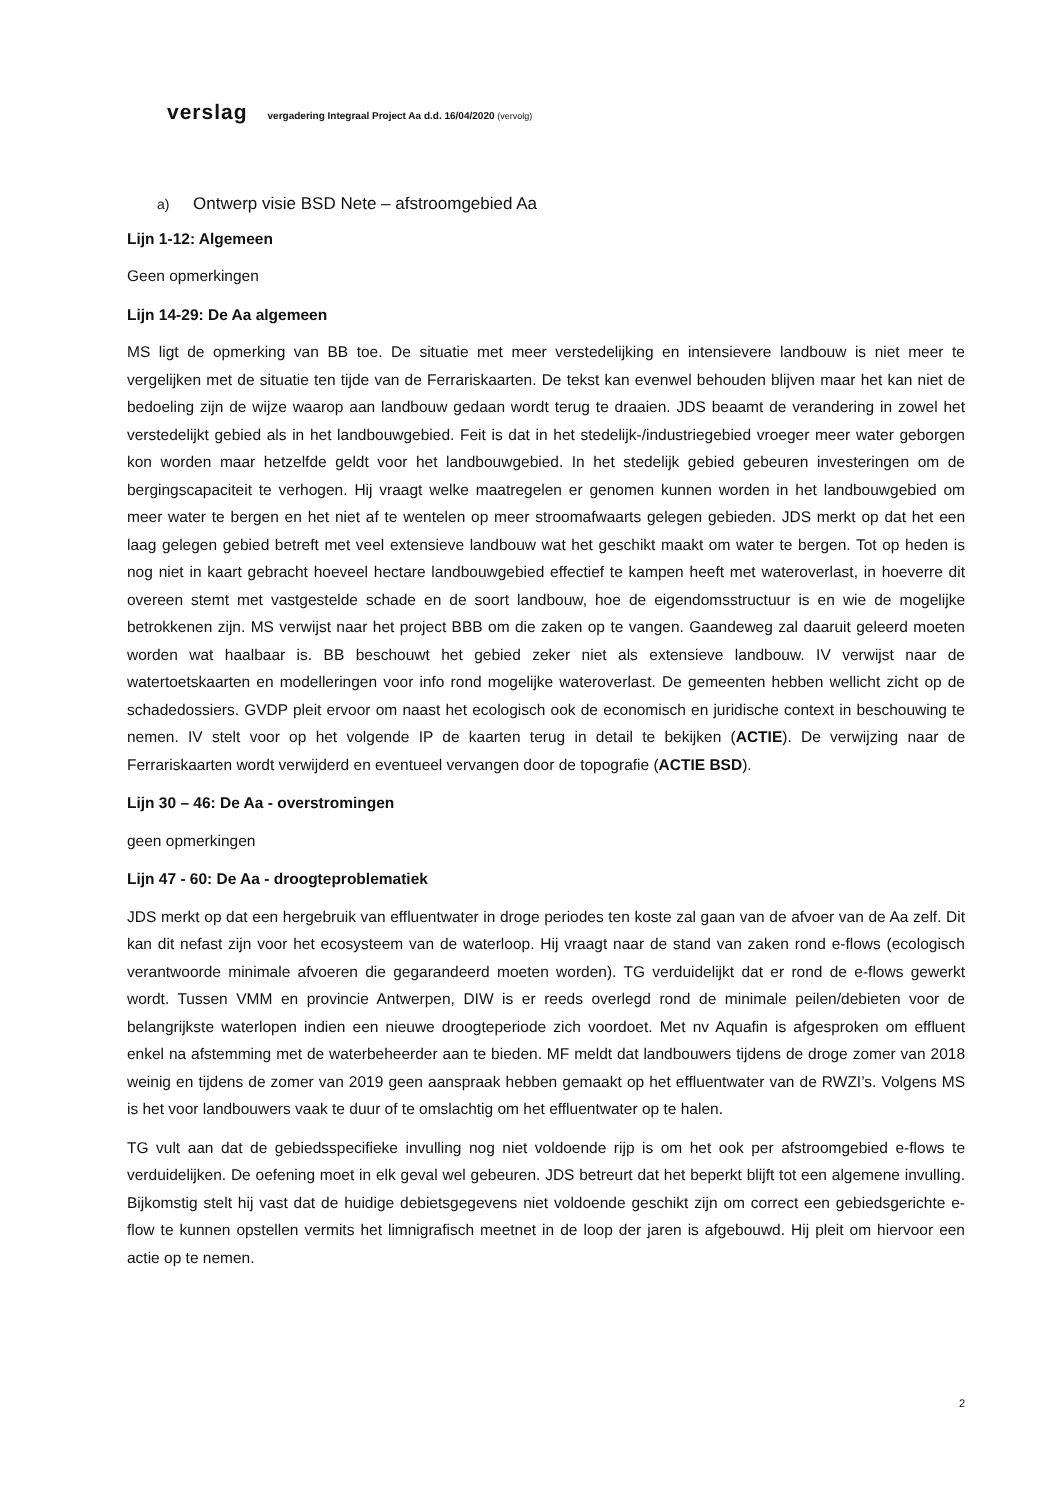verslag vergadering Integraal Project Aa d.d. 16/04/2020 (vervolg)
a) Ontwerp visie BSD Nete – afstroomgebied Aa
Lijn 1-12: Algemeen
Geen opmerkingen
Lijn 14-29: De Aa algemeen
MS ligt de opmerking van BB toe. De situatie met meer verstedelijking en intensievere landbouw is niet meer te vergelijken met de situatie ten tijde van de Ferrariskaarten. De tekst kan evenwel behouden blijven maar het kan niet de bedoeling zijn de wijze waarop aan landbouw gedaan wordt terug te draaien. JDS beaamt de verandering in zowel het verstedelijkt gebied als in het landbouwgebied. Feit is dat in het stedelijk-/industriegebied vroeger meer water geborgen kon worden maar hetzelfde geldt voor het landbouwgebied. In het stedelijk gebied gebeuren investeringen om de bergingscapaciteit te verhogen. Hij vraagt welke maatregelen er genomen kunnen worden in het landbouwgebied om meer water te bergen en het niet af te wentelen op meer stroomafwaarts gelegen gebieden. JDS merkt op dat het een laag gelegen gebied betreft met veel extensieve landbouw wat het geschikt maakt om water te bergen. Tot op heden is nog niet in kaart gebracht hoeveel hectare landbouwgebied effectief te kampen heeft met wateroverlast, in hoeverre dit overeen stemt met vastgestelde schade en de soort landbouw, hoe de eigendomsstructuur is en wie de mogelijke betrokkenen zijn. MS verwijst naar het project BBB om die zaken op te vangen. Gaandeweg zal daaruit geleerd moeten worden wat haalbaar is. BB beschouwt het gebied zeker niet als extensieve landbouw. IV verwijst naar de watertoetskaarten en modelleringen voor info rond mogelijke wateroverlast. De gemeenten hebben wellicht zicht op de schadedossiers. GVDP pleit ervoor om naast het ecologisch ook de economisch en juridische context in beschouwing te nemen. IV stelt voor op het volgende IP de kaarten terug in detail te bekijken (ACTIE). De verwijzing naar de Ferrariskaarten wordt verwijderd en eventueel vervangen door de topografie (ACTIE BSD).
Lijn 30 – 46: De Aa - overstromingen
geen opmerkingen
Lijn 47 - 60: De Aa - droogteproblematiek
JDS merkt op dat een hergebruik van effluentwater in droge periodes ten koste zal gaan van de afvoer van de Aa zelf. Dit kan dit nefast zijn voor het ecosysteem van de waterloop. Hij vraagt naar de stand van zaken rond e-flows (ecologisch verantwoorde minimale afvoeren die gegarandeerd moeten worden). TG verduidelijkt dat er rond de e-flows gewerkt wordt. Tussen VMM en provincie Antwerpen, DIW is er reeds overlegd rond de minimale peilen/debieten voor de belangrijkste waterlopen indien een nieuwe droogteperiode zich voordoet. Met nv Aquafin is afgesproken om effluent enkel na afstemming met de waterbeheerder aan te bieden. MF meldt dat landbouwers tijdens de droge zomer van 2018 weinig en tijdens de zomer van 2019 geen aanspraak hebben gemaakt op het effluentwater van de RWZI’s. Volgens MS is het voor landbouwers vaak te duur of te omslachtig om het effluentwater op te halen.
TG vult aan dat de gebiedsspecifieke invulling nog niet voldoende rijp is om het ook per afstroomgebied e-flows te verduidelijken. De oefening moet in elk geval wel gebeuren. JDS betreurt dat het beperkt blijft tot een algemene invulling. Bijkomstig stelt hij vast dat de huidige debietsgegevens niet voldoende geschikt zijn om correct een gebiedsgerichte e-flow te kunnen opstellen vermits het limnigrafisch meetnet in de loop der jaren is afgebouwd. Hij pleit om hiervoor een actie op te nemen.
2